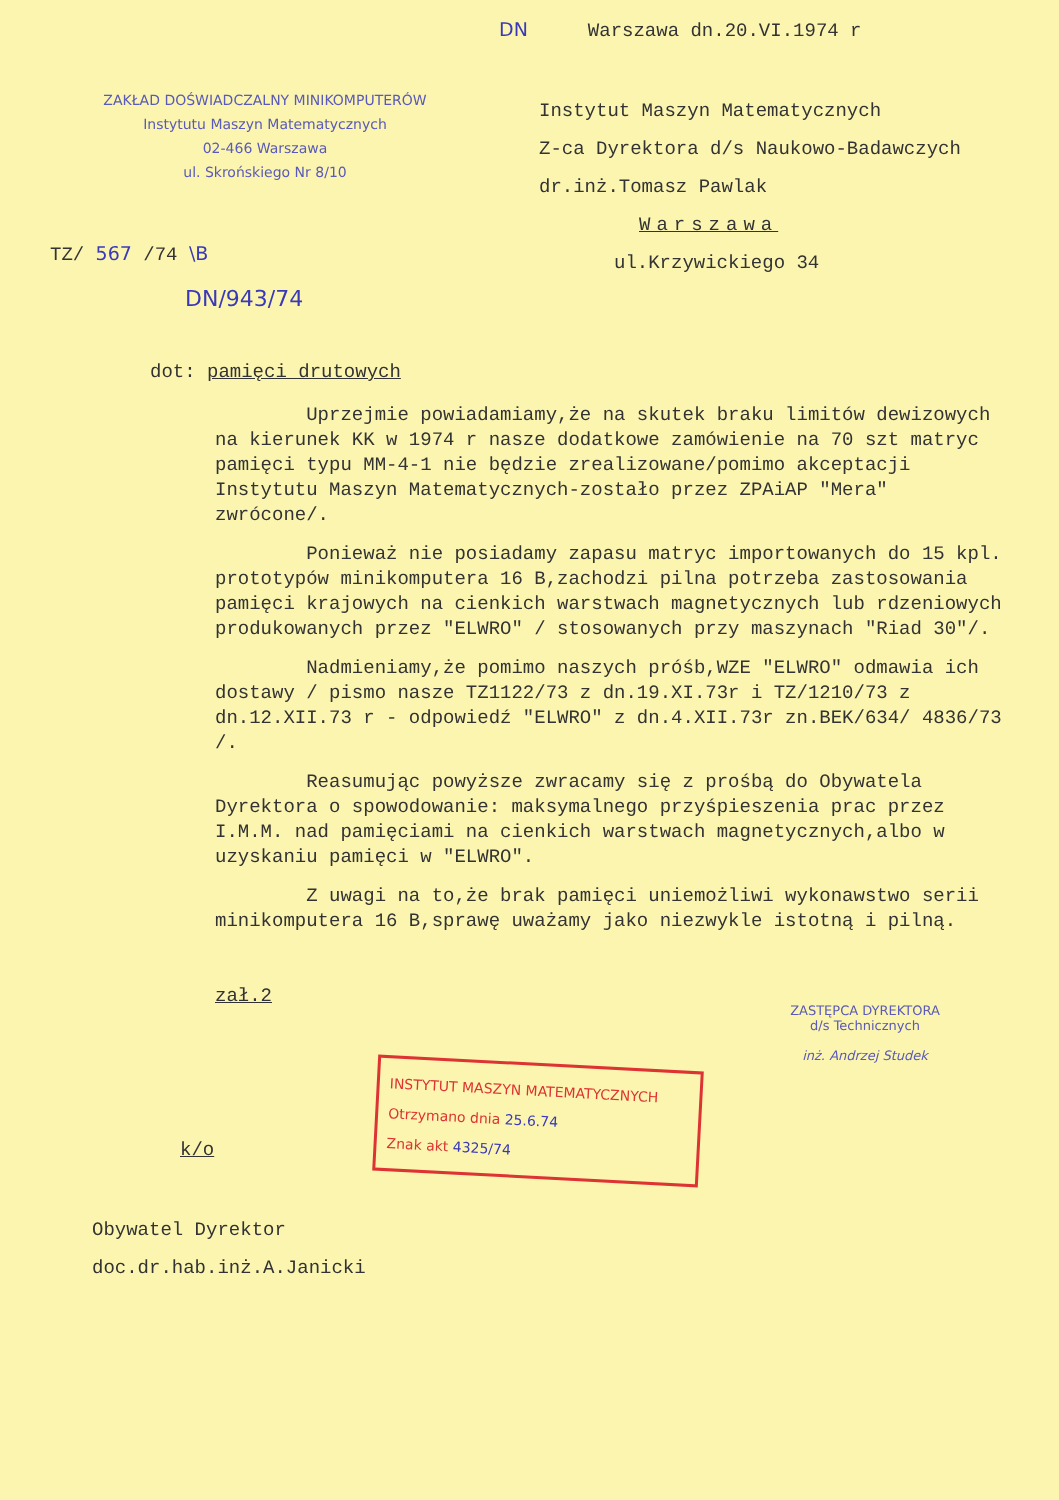ZAKŁAD DOŚWIADCZALNY MINIKOMPUTERÓW
Instytutu Maszyn Matematycznych
02-466 Warszawa
ul. Skrońskiego Nr 8/10
DN Warszawa dn.20.VI.1974 r
Instytut Maszyn Matematycznych
Z-ca Dyrektora d/s Naukowo-Badawczych
dr.inż.Tomasz Pawlak
Warszawa
ul.Krzywickiego 34
TZ/ 567 /74 \B
DN/943/74
dot: pamięci drutowych
Uprzejmie powiadamiamy,że na skutek braku limitów dewizowych na kierunek KK w 1974 r nasze dodatkowe zamówienie na 70 szt matryc pamięci typu MM-4-1 nie będzie zrealizowane/pomimo akceptacji Instytutu Maszyn Matematycznych-zostało przez ZPAiAP "Mera" zwrócone/.
Ponieważ nie posiadamy zapasu matryc importowanych do 15 kpl. prototypów minikomputera 16 B,zachodzi pilna potrzeba zastosowania pamięci krajowych na cienkich warstwach magnetycznych lub rdzeniowych produkowanych przez "ELWRO" / stosowanych przy maszynach "Riad 30"/.
Nadmieniamy,że pomimo naszych próśb,WZE "ELWRO" odmawia ich dostawy / pismo nasze TZ1122/73 z dn.19.XI.73r i TZ/1210/73 z dn.12.XII.73 r - odpowiedź "ELWRO" z dn.4.XII.73r zn.BEK/634/ 4836/73 /.
Reasumując powyższe zwracamy się z prośbą do Obywatela Dyrektora o spowodowanie: maksymalnego przyśpieszenia prac przez I.M.M. nad pamięciami na cienkich warstwach magnetycznych,albo w uzyskaniu pamięci w "ELWRO".
Z uwagi na to,że brak pamięci uniemożliwi wykonawstwo serii minikomputera 16 B,sprawę uważamy jako niezwykle istotną i pilną.
zał.2
ZASTĘPCA DYREKTORA
d/s Technicznych
inż. Andrzej Studek
INSTYTUT MASZYN MATEMATYCZNYCH
Otrzymano dnia 25.6.74
Znak akt 4325/74
k/o
Obywatel Dyrektor
doc.dr.hab.inż.A.Janicki